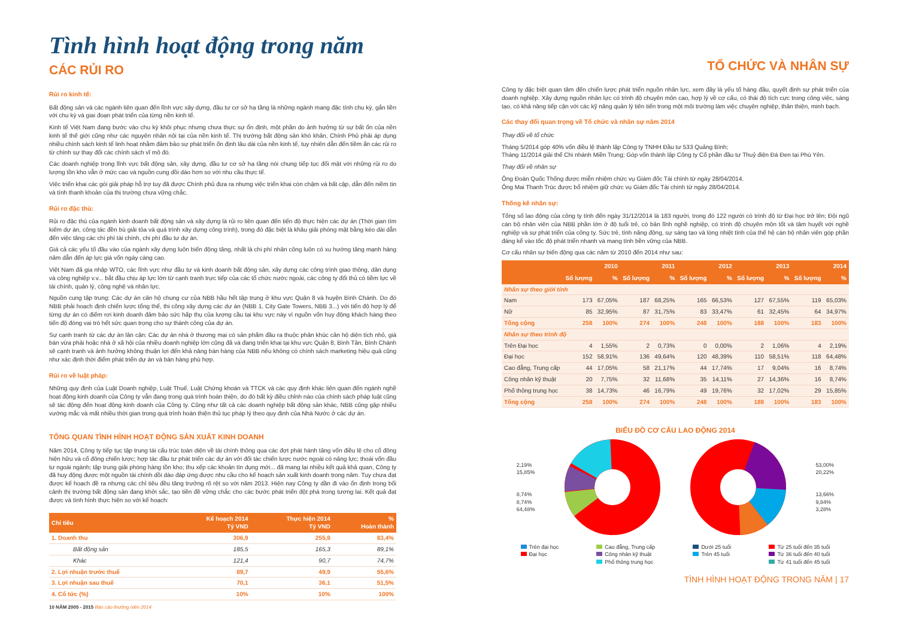Tình hình hoạt động trong năm
CÁC RỦI RO
Rủi ro kinh tế:
Bất động sản và các ngành liên quan đến lĩnh vực xây dựng, đầu tư cơ sở hạ tầng là những ngành mang đặc tính chu kỳ, gắn liền với chu kỳ và giai đoạn phát triển của từng nền kinh tế.
Kinh tế Việt Nam đang bước vào chu kỳ khôi phục nhưng chưa thực sự ổn định, một phần do ảnh hưởng từ sự bất ổn của nền kinh tế thế giới cũng như các nguyên nhân nội tại của nền kinh tế. Thị trường bất động sản khó khăn, Chính Phủ phải áp dụng nhiều chính sách kinh tế linh hoạt nhằm đảm bảo sự phát triển ổn định lâu dài của nền kinh tế, tuy nhiên dẫn đến tiềm ẩn các rủi ro từ chính sự thay đổi các chính sách vĩ mô đó.
Các doanh nghiệp trong lĩnh vực bất động sản, xây dựng, đầu tư cơ sở hạ tầng nói chung tiếp tục đối mặt với những rủi ro do lượng tồn kho vẫn ở mức cao và nguồn cung dồi dào hơn so với nhu cầu thực tế.
Việc triển khai các gói giải pháp hỗ trợ tuy đã được Chính phủ đưa ra nhưng việc triển khai còn chậm và bất cập, dẫn đến niềm tin và tính thanh khoản của thị trường chưa vững chắc.
Rủi ro đặc thù:
Rủi ro đặc thù của ngành kinh doanh bất động sản và xây dựng là rủi ro liên quan đến tiến độ thực hiện các dự án (Thời gian tìm kiếm dự án, công tác đền bù giải tỏa và quá trình xây dựng công trình), trong đó đặc biệt là khâu giải phóng mặt bằng kéo dài dẫn đến việc tăng các chi phí tài chính, chi phí đầu tư dự án.
Giá cả các yếu tố đầu vào của ngành xây dựng luôn biến động tăng, nhất là chi phí nhân công luôn có xu hướng tăng mạnh hàng năm dẫn đến áp lực giá vốn ngày càng cao.
Việt Nam đã gia nhập WTO, các lĩnh vực như đầu tư và kinh doanh bất động sản, xây dựng các công trình giao thông, dân dụng và công nghiệp v.v... bắt đầu chịu áp lực lớn từ cạnh tranh trực tiếp của các tổ chức nước ngoài, các công ty đối thủ có tiềm lực về tài chính, quản lý, công nghệ và nhân lực.
Nguồn cung tập trung: Các dự án căn hộ chung cư của NBB hầu hết tập trung ở khu vực Quận 8 và huyện Bình Chánh. Do đó NBB phải hoạch định chiến lược tổng thể, thi công xây dựng các dự án (NBB 1, City Gate Towers, NBB 3...) với tiến độ hợp lý để từng dự án có điểm rơi kinh doanh đảm bảo sức hấp thụ của lượng cầu tại khu vực này vì nguồn vốn huy động khách hàng theo tiến độ đóng vai trò hết sức quan trọng cho sự thành công của dự án.
Sự cạnh tranh từ các dự án lân cận: Các dự án nhà ở thương mại có sản phẩm đầu ra thuộc phân khúc căn hộ diện tích nhỏ, giá bán vừa phải hoặc nhà ở xã hội của nhiều doanh nghiệp lớn cũng đã và đang triển khai tại khu vực Quận 8, Bình Tân, Bình Chánh sẽ cạnh tranh và ảnh hưởng không thuận lợi đến khả năng bán hàng của NBB nếu không có chính sách marketing hiệu quả cũng như xác định thời điểm phát triển dự án và bán hàng phù hợp.
Rủi ro về luật pháp:
Những quy định của Luật Doanh nghiệp, Luật Thuế, Luật Chứng khoán và TTCK và các quy định khác liên quan đến ngành nghề hoạt động kinh doanh của Công ty vẫn đang trong quá trình hoàn thiện, do đó bất kỳ điều chỉnh nào của chính sách pháp luật cũng sẽ tác động đến hoạt động kinh doanh của Công ty. Cũng như tất cả các doanh nghiệp bất động sản khác, NBB cũng gặp nhiều vướng mắc và mất nhiều thời gian trong quá trình hoàn thiện thủ tục pháp lý theo quy định của Nhà Nước ở các dự án.
TỔNG QUAN TÌNH HÌNH HOẠT ĐỘNG SẢN XUẤT KINH DOANH
Năm 2014, Công ty tiếp tục tập trung tái cấu trúc toàn diện về tài chính thông qua các đợt phát hành tăng vốn điều lệ cho cổ đông hiện hữu và cổ đông chiến lược; hợp tác đầu tư phát triển các dự án với đối tác chiến lược nước ngoài có năng lực; thoái vốn đầu tư ngoài ngành; tập trung giải phóng hàng tồn kho; thu xếp các khoản tín dụng mới... đã mang lại nhiều kết quả khả quan, Công ty đã huy động được một nguồn tài chính dồi dào đáp ứng được nhu cầu cho kế hoạch sản xuất kinh doanh trong năm. Tuy chưa đạt được kế hoạch đề ra nhưng các chỉ tiêu đều tăng trưởng rõ rệt so với năm 2013. Hiện nay Công ty dần đi vào ổn định trong bối cảnh thị trường bất động sản đang khởi sắc, tạo tiền đề vững chắc cho các bước phát triển đột phá trong tương lai. Kết quả đạt được và tình hình thực hiện so với kế hoạch:
| Chỉ tiêu | Kế hoạch 2014 Tỷ VND | Thực hiện 2014 Tỷ VND | % Hoàn thành |
| --- | --- | --- | --- |
| 1. Doanh thu | 306,9 | 255,9 | 83,4% |
| Bất động sản | 185,5 | 165,3 | 89,1% |
| Khác | 121,4 | 90,7 | 74,7% |
| 2. Lợi nhuận trước thuế | 89,7 | 49,9 | 55,6% |
| 3. Lợi nhuận sau thuế | 70,1 | 36,1 | 51,5% |
| 4. Cổ tức (%) | 10% | 10% | 100% |
10 NĂM 2005 - 2015 Báo cáo thường niên 2014
TỔ CHỨC VÀ NHÂN SỰ
Công ty đặc biệt quan tâm đến chiến lược phát triển nguồn nhân lực, xem đây là yếu tố hàng đầu, quyết định sự phát triển của doanh nghiệp. Xây dựng nguồn nhân lực có trình độ chuyên môn cao, hợp lý về cơ cấu, có thái độ tích cực trong công việc, sáng tạo, có khả năng tiếp cận với các kỹ năng quản lý tiên tiến trong một môi trường làm việc chuyên nghiệp, thân thiện, minh bạch.
Các thay đổi quan trọng về Tổ chức và nhân sự năm 2014
Thay đổi về tổ chức
Tháng 5/2014 góp 40% vốn điều lệ thành lập Công ty TNHH Đầu tư 533 Quảng Bình;
Tháng 11/2014 giải thể Chi nhánh Miền Trung; Góp vốn thành lập Công ty Cổ phần đầu tư Thuỷ điện Đá Đen tại Phú Yên.
Thay đổi về nhân sự
Ông Đoàn Quốc Thống được miễn nhiệm chức vụ Giám đốc Tài chính từ ngày 28/04/2014.
Ông Mai Thanh Trúc được bổ nhiệm giữ chức vụ Giám đốc Tài chính từ ngày 28/04/2014.
Thống kê nhân sự:
Tổng số lao động của công ty tính đến ngày 31/12/2014 là 183 người, trong đó 122 người có trình độ từ Đại học trở lên; Đội ngũ cán bộ nhân viên của NBB phần lớn ở độ tuổi trẻ, có bản lĩnh nghề nghiệp, có trình độ chuyên môn tốt và tâm huyết với nghề nghiệp và sự phát triển của công ty. Sức trẻ, tính năng động, sự sáng tạo và lòng nhiệt tình của thế hệ cán bộ nhân viên góp phần đáng kể vào tốc độ phát triển nhanh và mang tính bền vững của NBB.
Cơ cấu nhân sự biến động qua các năm từ 2010 đến 2014 như sau:
| | 2010 | | 2011 | | 2012 | | 2013 | | 2014 | |
| --- | --- | --- | --- | --- | --- | --- | --- | --- | --- | --- |
| | Số lượng | % | Số lượng | % | Số lượng | % | Số lượng | % | Số lượng | % |
| Nhân sự theo giới tính | | | | | | | | | | |
| Nam | 173 | 67,05% | 187 | 68,25% | 165 | 66,53% | 127 | 67,55% | 119 | 65,03% |
| Nữ | 85 | 32,95% | 87 | 31,75% | 83 | 33,47% | 61 | 32,45% | 64 | 34,97% |
| Tổng cộng | 258 | 100% | 274 | 100% | 248 | 100% | 188 | 100% | 183 | 100% |
| Nhân sự theo trình độ | | | | | | | | | | |
| Trên Đại học | 4 | 1,55% | 2 | 0,73% | 0 | 0,00% | 2 | 1,06% | 4 | 2,19% |
| Đại học | 152 | 58,91% | 136 | 49,64% | 120 | 48,39% | 110 | 58,51% | 118 | 64,48% |
| Cao đẳng, Trung cấp | 44 | 17,05% | 58 | 21,17% | 44 | 17,74% | 17 | 9,04% | 16 | 8,74% |
| Công nhân kỹ thuật | 20 | 7,75% | 32 | 11,68% | 35 | 14,11% | 27 | 14,36% | 16 | 8,74% |
| Phổ thông trung học | 38 | 14,73% | 46 | 16,79% | 49 | 19,76% | 32 | 17,02% | 29 | 15,85% |
| Tổng cộng | 258 | 100% | 274 | 100% | 248 | 100% | 188 | 100% | 183 | 100% |
BIỂU ĐỒ CƠ CẤU LAO ĐỘNG 2014
2,19%
15,85%
8,74%
8,74%
64,48%
53,00%
20,22%
13,66%
9,84%
3,28%
Trên đại học
Đại học
Cao đẳng, Trung cấp
Công nhân kỹ thuật
Phổ thông trung học
Dưới 25 tuổi
Trên 45 tuổi
Từ 25 tuổi đến 35 tuổi
Từ 36 tuổi đến 40 tuổi
Từ 41 tuổi đến 45 tuổi
TÌNH HÌNH HOẠT ĐỘNG TRONG NĂM | 17